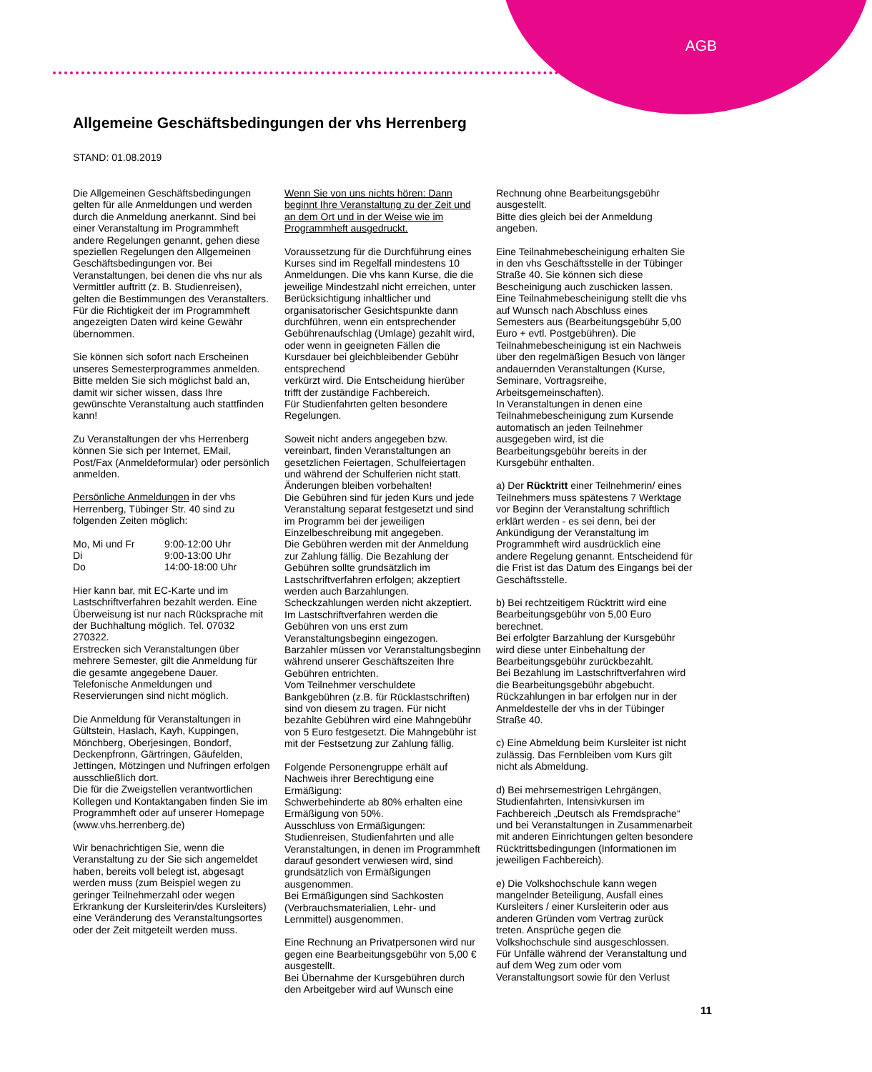AGB
Allgemeine Geschäftsbedingungen der vhs Herrenberg
STAND: 01.08.2019
Die Allgemeinen Geschäftsbedingungen gelten für alle Anmeldungen und werden durch die Anmeldung anerkannt. Sind bei einer Veranstaltung im Programmheft andere Regelungen genannt, gehen diese speziellen Regelungen den Allgemeinen Geschäftsbedingungen vor. Bei Veranstaltungen, bei denen die vhs nur als Vermittler auftritt (z. B. Studienreisen), gelten die Bestimmungen des Veranstalters.
Für die Richtigkeit der im Programmheft angezeigten Daten wird keine Gewähr übernommen.
Sie können sich sofort nach Erscheinen unseres Semesterprogrammes anmelden. Bitte melden Sie sich möglichst bald an, damit wir sicher wissen, dass Ihre gewünschte Veranstaltung auch stattfinden kann!
Zu Veranstaltungen der vhs Herrenberg können Sie sich per Internet, EMail, Post/Fax (Anmeldeformular) oder persönlich anmelden.
Persönliche Anmeldungen in der vhs Herrenberg, Tübinger Str. 40 sind zu folgenden Zeiten möglich:
| Mo, Mi und Fr | 9:00-12:00 Uhr |
| Di | 9:00-13:00 Uhr |
| Do | 14:00-18:00 Uhr |
Hier kann bar, mit EC-Karte und im Lastschriftverfahren bezahlt werden. Eine Überweisung ist nur nach Rücksprache mit der Buchhaltung möglich. Tel. 07032 270322.
Erstrecken sich Veranstaltungen über mehrere Semester, gilt die Anmeldung für die gesamte angegebene Dauer.
Telefonische Anmeldungen und Reservierungen sind nicht möglich.
Die Anmeldung für Veranstaltungen in Gültstein, Haslach, Kayh, Kuppingen, Mönchberg, Oberjesingen, Bondorf, Deckenpfronn, Gärtringen, Gäufelden, Jettingen, Mötzingen und Nufringen erfolgen ausschließlich dort.
Die für die Zweigstellen verantwortlichen Kollegen und Kontaktangaben finden Sie im Programmheft oder auf unserer Homepage (www.vhs.herrenberg.de)
Wir benachrichtigen Sie, wenn die Veranstaltung zu der Sie sich angemeldet haben, bereits voll belegt ist, abgesagt werden muss (zum Beispiel wegen zu geringer Teilnehmerzahl oder wegen Erkrankung der Kursleiterin/des Kursleiters) eine Veränderung des Veranstaltungsortes oder der Zeit mitgeteilt werden muss.
Wenn Sie von uns nichts hören: Dann beginnt Ihre Veranstaltung zu der Zeit und an dem Ort und in der Weise wie im Programmheft ausgedruckt.
Voraussetzung für die Durchführung eines Kurses sind im Regelfall mindestens 10 Anmeldungen. Die vhs kann Kurse, die die jeweilige Mindestzahl nicht erreichen, unter Berücksichtigung inhaltlicher und organisatorischer Gesichtspunkte dann durchführen, wenn ein entsprechender Gebührenaufschlag (Umlage) gezahlt wird, oder wenn in geeigneten Fällen die Kursdauer bei gleichbleibender Gebühr entsprechend
verkürzt wird. Die Entscheidung hierüber trifft der zuständige Fachbereich.
Für Studienfahrten gelten besondere Regelungen.
Soweit nicht anders angegeben bzw. vereinbart, finden Veranstaltungen an gesetzlichen Feiertagen, Schulfeiertagen und während der Schulferien nicht statt. Änderungen bleiben vorbehalten!
Die Gebühren sind für jeden Kurs und jede Veranstaltung separat festgesetzt und sind im Programm bei der jeweiligen Einzelbeschreibung mit angegeben.
Die Gebühren werden mit der Anmeldung zur Zahlung fällig. Die Bezahlung der Gebühren sollte grundsätzlich im Lastschriftverfahren erfolgen; akzeptiert werden auch Barzahlungen.
Scheckzahlungen werden nicht akzeptiert. Im Lastschriftverfahren werden die Gebühren von uns erst zum Veranstaltungsbeginn eingezogen.
Barzahler müssen vor Veranstaltungsbeginn während unserer Geschäftszeiten Ihre Gebühren entrichten.
Vom Teilnehmer verschuldete Bankgebühren (z.B. für Rücklastschriften) sind von diesem zu tragen. Für nicht bezahlte Gebühren wird eine Mahngebühr von 5 Euro festgesetzt. Die Mahngebühr ist mit der Festsetzung zur Zahlung fällig.
Folgende Personengruppe erhält auf Nachweis ihrer Berechtigung eine Ermäßigung:
Schwerbehinderte ab 80% erhalten eine Ermäßigung von 50%.
Ausschluss von Ermäßigungen: Studienreisen, Studienfahrten und alle Veranstaltungen, in denen im Programmheft darauf gesondert verwiesen wird, sind grundsätzlich von Ermäßigungen ausgenommen.
Bei Ermäßigungen sind Sachkosten (Verbrauchsmaterialien, Lehr- und Lernmittel) ausgenommen.
Eine Rechnung an Privatpersonen wird nur gegen eine Bearbeitungsgebühr von 5,00 € ausgestellt.
Bei Übernahme der Kursgebühren durch den Arbeitgeber wird auf Wunsch eine
Rechnung ohne Bearbeitungsgebühr ausgestellt.
Bitte dies gleich bei der Anmeldung angeben.
Eine Teilnahmebescheinigung erhalten Sie in den vhs Geschäftsstelle in der Tübinger Straße 40. Sie können sich diese Bescheinigung auch zuschicken lassen. Eine Teilnahmebescheinigung stellt die vhs auf Wunsch nach Abschluss eines Semesters aus (Bearbeitungsgebühr 5,00 Euro + evtl. Postgebühren). Die Teilnahmebescheinigung ist ein Nachweis über den regelmäßigen Besuch von länger andauernden Veranstaltungen (Kurse, Seminare, Vortragsreihe, Arbeitsgemeinschaften).
In Veranstaltungen in denen eine Teilnahmebescheinigung zum Kursende automatisch an jeden Teilnehmer ausgegeben wird, ist die Bearbeitungsgebühr bereits in der Kursgebühr enthalten.
a) Der Rücktritt einer Teilnehmerin/ eines Teilnehmers muss spätestens 7 Werktage vor Beginn der Veranstaltung schriftlich erklärt werden - es sei denn, bei der Ankündigung der Veranstaltung im Programmheft wird ausdrücklich eine andere Regelung genannt. Entscheidend für die Frist ist das Datum des Eingangs bei der Geschäftsstelle.
b) Bei rechtzeitigem Rücktritt wird eine Bearbeitungsgebühr von 5,00 Euro berechnet.
Bei erfolgter Barzahlung der Kursgebühr wird diese unter Einbehaltung der Bearbeitungsgebühr zurückbezahlt.
Bei Bezahlung im Lastschriftverfahren wird die Bearbeitungsgebühr abgebucht.
Rückzahlungen in bar erfolgen nur in der Anmeldestelle der vhs in der Tübinger Straße 40.
c) Eine Abmeldung beim Kursleiter ist nicht zulässig. Das Fernbleiben vom Kurs gilt nicht als Abmeldung.
d) Bei mehrsemestrigen Lehrgängen, Studienfahrten, Intensivkursen im Fachbereich „Deutsch als Fremdsprache“ und bei Veranstaltungen in Zusammenarbeit mit anderen Einrichtungen gelten besondere Rücktrittsbedingungen (Informationen im jeweiligen Fachbereich).
e) Die Volkshochschule kann wegen mangelnder Beteiligung, Ausfall eines Kursleiters / einer Kursleiterin oder aus anderen Gründen vom Vertrag zurück treten. Ansprüche gegen die Volkshochschule sind ausgeschlossen.
Für Unfälle während der Veranstaltung und auf dem Weg zum oder vom Veranstaltungsort sowie für den Verlust
11